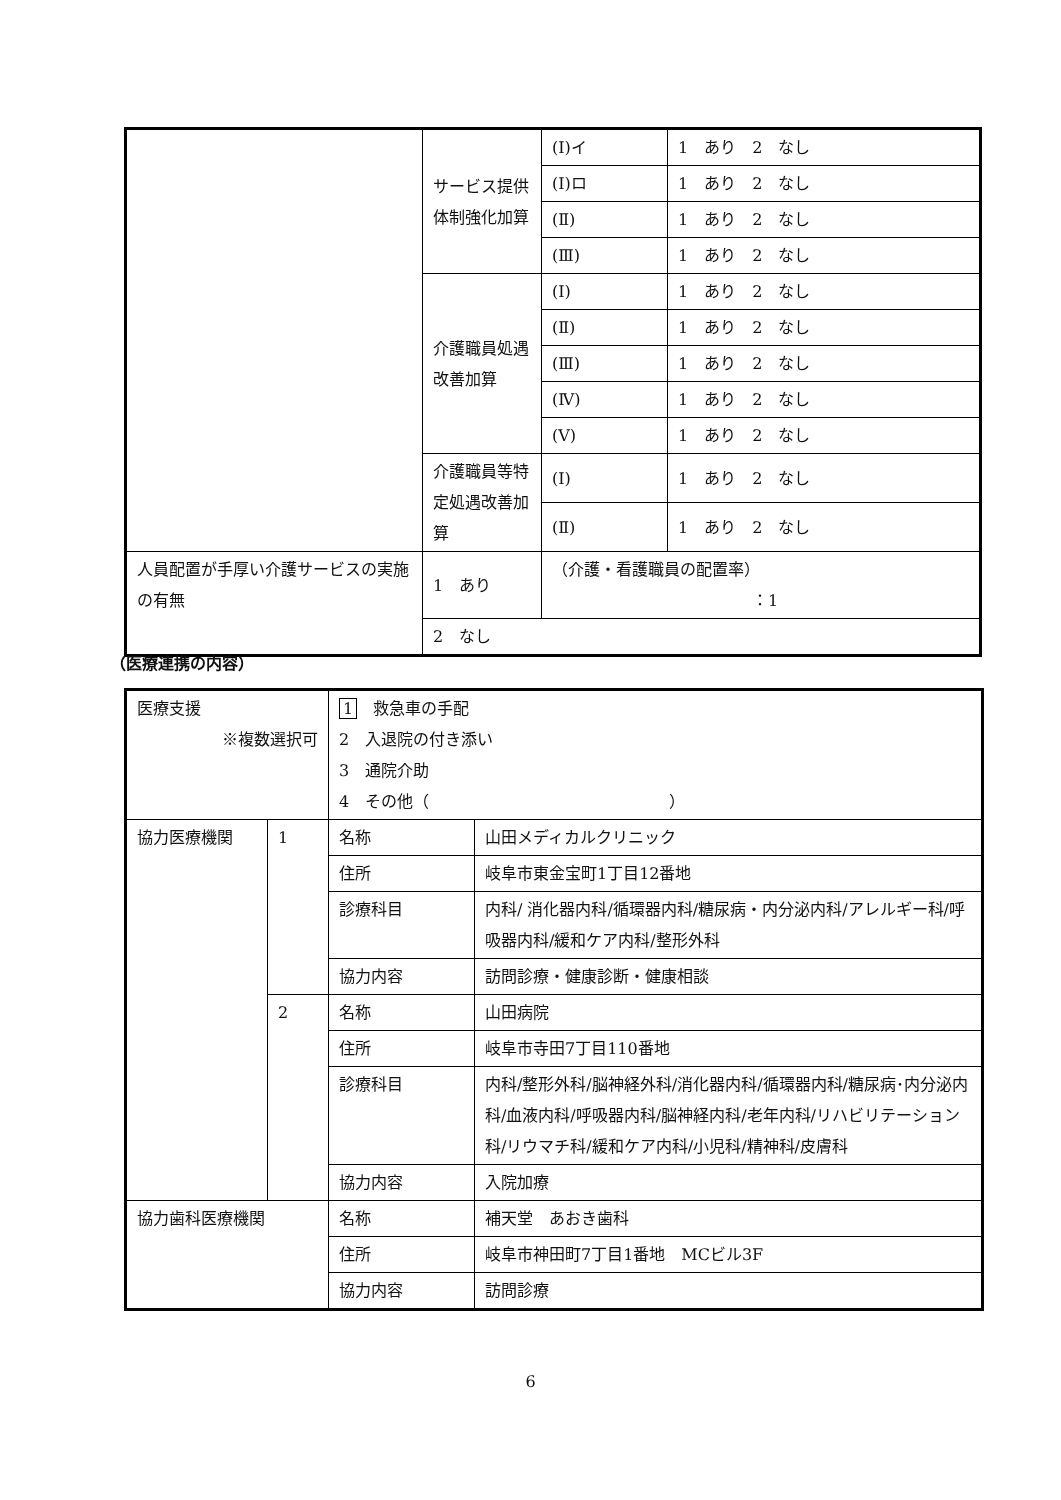| | サービス提供体制強化加算 | (Ⅰ)イ | 1 あり 2 なし |
| | | (Ⅰ)ロ | 1 あり 2 なし |
| | | (Ⅱ) | 1 あり 2 なし |
| | | (Ⅲ) | 1 あり 2 なし |
| | 介護職員処遇改善加算 | (Ⅰ) | 1 あり 2 なし |
| | | (Ⅱ) | 1 あり 2 なし |
| | | (Ⅲ) | 1 あり 2 なし |
| | | (Ⅳ) | 1 あり 2 なし |
| | | (Ⅴ) | 1 あり 2 なし |
| | 介護職員等特定処遇改善加算 | (Ⅰ) | 1 あり 2 なし |
| | | (Ⅱ) | 1 あり 2 なし |
| 人員配置が手厚い介護サービスの実施の有無 | 1 あり | （介護・看護職員の配置率） ：1 | |
| | 2 なし | | |
（医療連携の内容）
| 医療支援 ※複数選択可 | | 1 救急車の手配 2 入退院の付き添い 3 通院介助 4 その他（ ） | |
| 協力医療機関 | 1 | 名称 | 山田メディカルクリニック |
| | | 住所 | 岐阜市東金宝町1丁目12番地 |
| | | 診療科目 | 内科/ 消化器内科/循環器内科/糖尿病・内分泌内科/アレルギー科/呼吸器内科/緩和ケア内科/整形外科 |
| | | 協力内容 | 訪問診療・健康診断・健康相談 |
| | 2 | 名称 | 山田病院 |
| | | 住所 | 岐阜市寺田7丁目110番地 |
| | | 診療科目 | 内科/整形外科/脳神経外科/消化器内科/循環器内科/糖尿病･内分泌内科/血液内科/呼吸器内科/脳神経内科/老年内科/リハビリテーション科/リウマチ科/緩和ケア内科/小児科/精神科/皮膚科 |
| | | 協力内容 | 入院加療 |
| 協力歯科医療機関 | | 名称 | 補天堂 あおき歯科 |
| | | 住所 | 岐阜市神田町7丁目1番地 MCビル3F |
| | | 協力内容 | 訪問診療 |
6